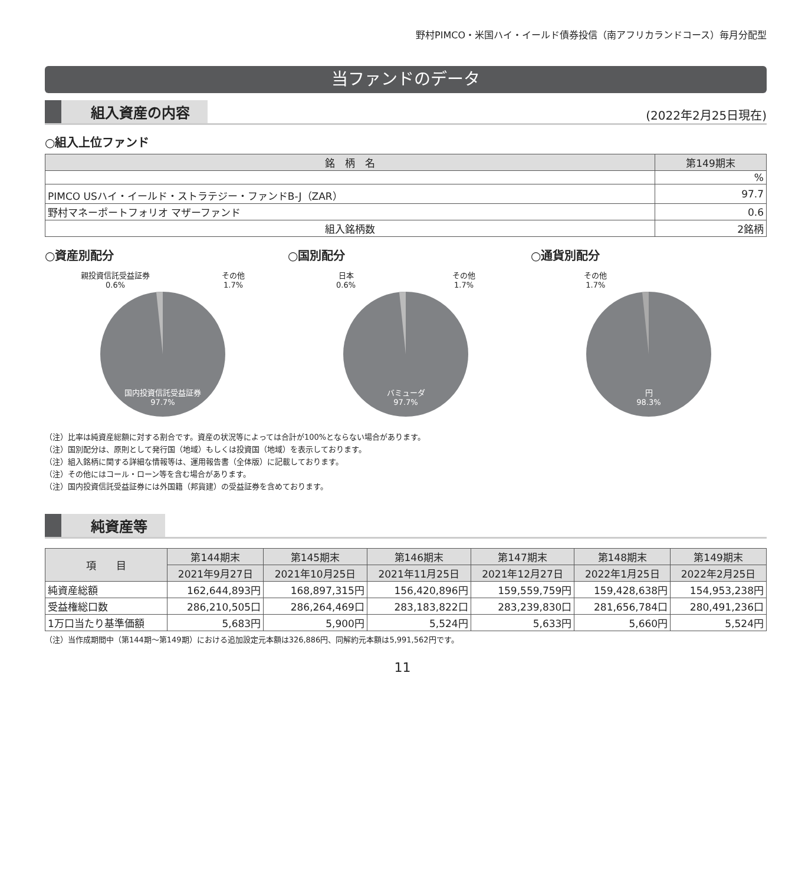野村PIMCO・米国ハイ・イールド債券投信（南アフリカランドコース）毎月分配型
当ファンドのデータ
組入資産の内容 (2022年2月25日現在)
○組入上位ファンド
| 銘 柄 名 | 第149期末 |
| --- | --- |
| | % |
| PIMCO USハイ・イールド・ストラテジー・ファンドB-J（ZAR） | 97.7 |
| 野村マネーポートフォリオ マザーファンド | 0.6 |
| 組入銘柄数 | 2銘柄 |
○資産別配分
親投資信託受益証券
0.6% その他
1.7%
国内投資信託受益証券
97.7%
○国別配分
日本
0.6% その他
1.7%
バミューダ
97.7%
○通貨別配分
その他
1.7%
円
98.3%
（注）比率は純資産総額に対する割合です。資産の状況等によっては合計が100%とならない場合があります。
（注）国別配分は、原則として発行国（地域）もしくは投資国（地域）を表示しております。
（注）組入銘柄に関する詳細な情報等は、運用報告書（全体版）に記載しております。
（注）その他にはコール・ローン等を含む場合があります。
（注）国内投資信託受益証券には外国籍（邦貨建）の受益証券を含めております。
純資産等
| 項 目 | 第144期末 | 第145期末 | 第146期末 | 第147期末 | 第148期末 | 第149期末 |
| --- | --- | --- | --- | --- | --- | --- |
| | 2021年9月27日 | 2021年10月25日 | 2021年11月25日 | 2021年12月27日 | 2022年1月25日 | 2022年2月25日 |
| 純資産総額 | 162,644,893円 | 168,897,315円 | 156,420,896円 | 159,559,759円 | 159,428,638円 | 154,953,238円 |
| 受益権総口数 | 286,210,505口 | 286,264,469口 | 283,183,822口 | 283,239,830口 | 281,656,784口 | 280,491,236口 |
| 1万口当たり基準価額 | 5,683円 | 5,900円 | 5,524円 | 5,633円 | 5,660円 | 5,524円 |
（注）当作成期間中（第144期～第149期）における追加設定元本額は326,886円、同解約元本額は5,991,562円です。
11